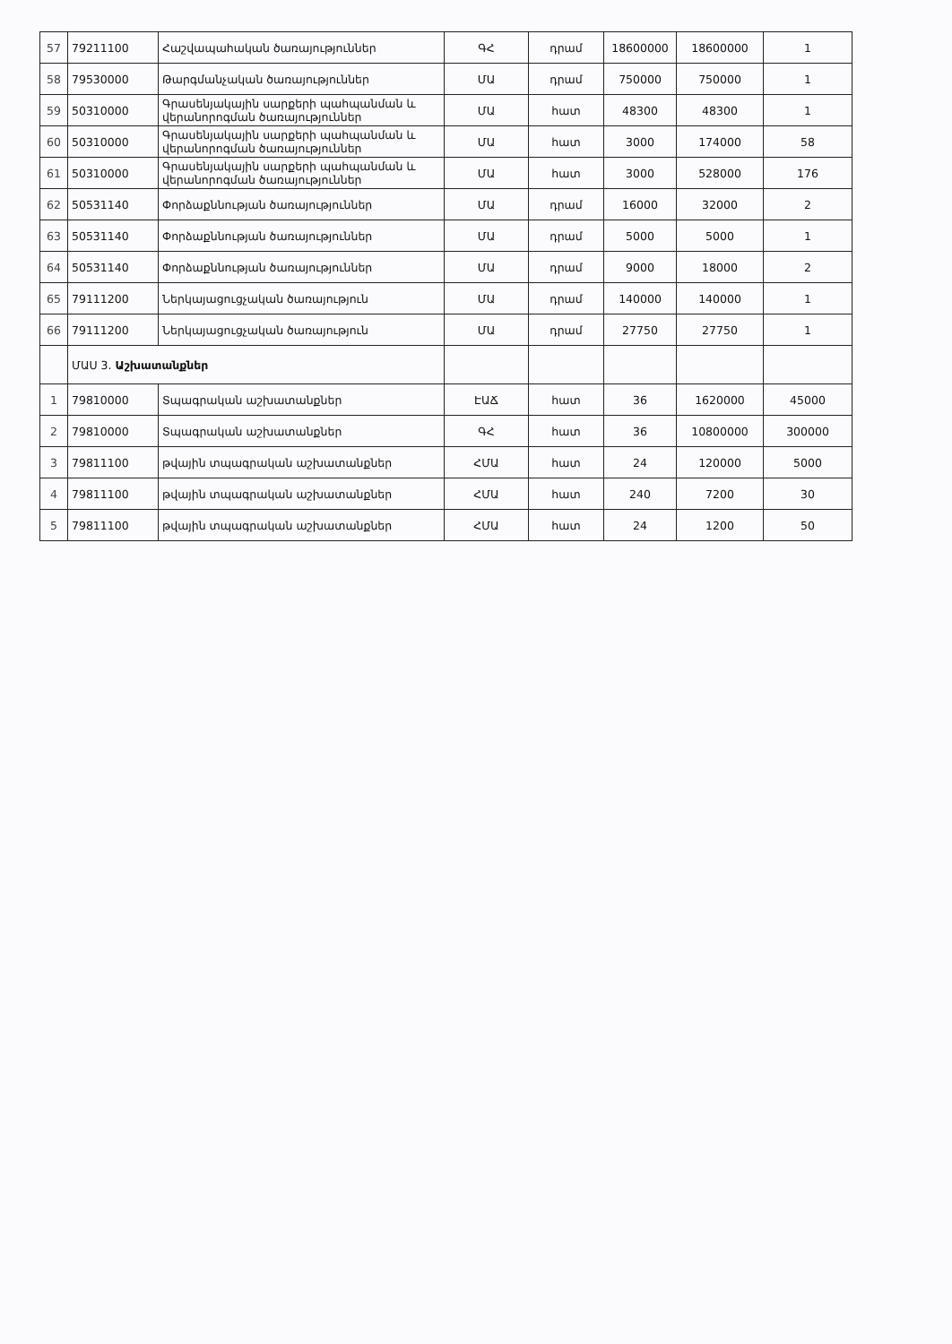| 57 | 79211100 | Հաշվապահական ծառայություններ | ԳՀ | դրամ | 18600000 | 18600000 | 1 |
| 58 | 79530000 | Թարգմանչական ծառայություններ | ՄԱ | դրամ | 750000 | 750000 | 1 |
| 59 | 50310000 | Գրասենյակային սարքերի պահպանման և վերանորոգման ծառայություններ | ՄԱ | հատ | 48300 | 48300 | 1 |
| 60 | 50310000 | Գրասենյակային սարքերի պահպանման և վերանորոգման ծառայություններ | ՄԱ | հատ | 3000 | 174000 | 58 |
| 61 | 50310000 | Գրասենյակային սարքերի պահպանման և վերանորոգման ծառայություններ | ՄԱ | հատ | 3000 | 528000 | 176 |
| 62 | 50531140 | Փորձաքննության ծառայություններ | ՄԱ | դրամ | 16000 | 32000 | 2 |
| 63 | 50531140 | Փորձաքննության ծառայություններ | ՄԱ | դրամ | 5000 | 5000 | 1 |
| 64 | 50531140 | Փորձաքննության ծառայություններ | ՄԱ | դրամ | 9000 | 18000 | 2 |
| 65 | 79111200 | Ներկայացուցչական ծառայություն | ՄԱ | դրամ | 140000 | 140000 | 1 |
| 66 | 79111200 | Ներկայացուցչական ծառայություն | ՄԱ | դրամ | 27750 | 27750 | 1 |
| | ՄԱՍ 3. Աշխատանքներ | | | | | | |
| 1 | 79810000 | Տպագրական աշխատանքներ | ԷԱՃ | հատ | 36 | 1620000 | 45000 |
| 2 | 79810000 | Տպագրական աշխատանքներ | ԳՀ | հատ | 36 | 10800000 | 300000 |
| 3 | 79811100 | թվային տպագրական աշխատանքներ | ՀՄԱ | հատ | 24 | 120000 | 5000 |
| 4 | 79811100 | թվային տպագրական աշխատանքներ | ՀՄԱ | հատ | 240 | 7200 | 30 |
| 5 | 79811100 | թվային տպագրական աշխատանքներ | ՀՄԱ | հատ | 24 | 1200 | 50 |